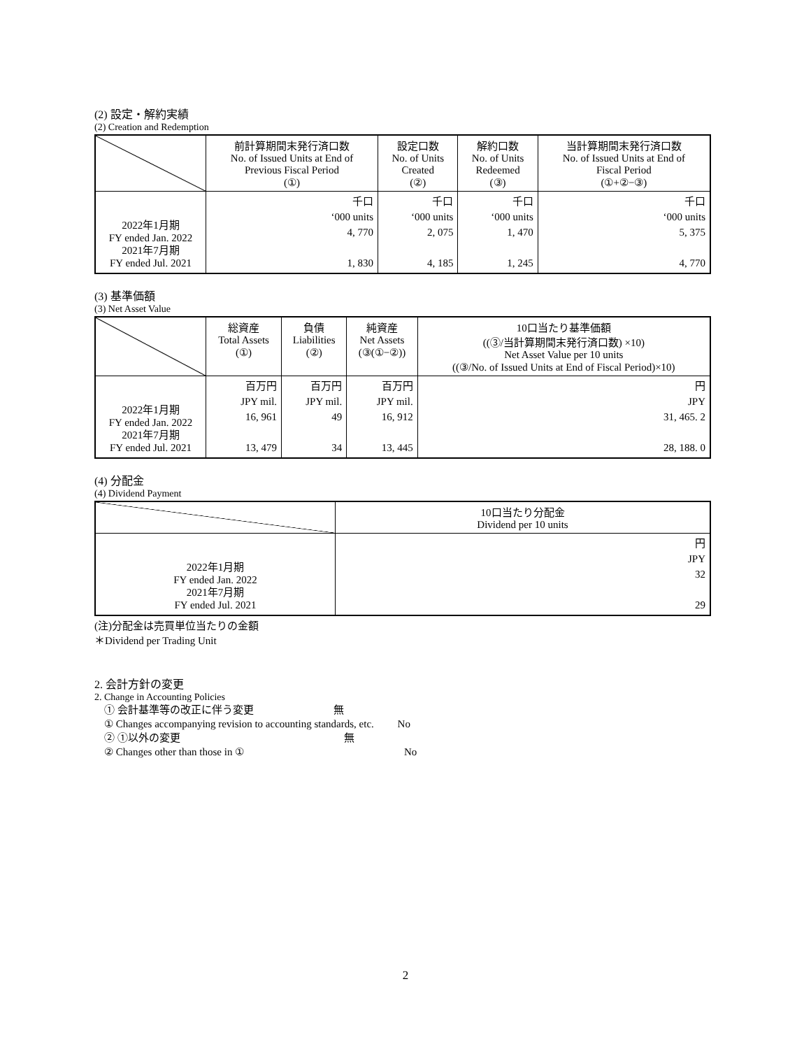(2) 設定・解約実績
(2) Creation and Redemption
| | 前計算期間末発行済口数 No. of Issued Units at End of Previous Fiscal Period (①) | 設定口数 No. of Units Created (②) | 解約口数 No. of Units Redeemed (③) | 当計算期間末発行済口数 No. of Issued Units at End of Fiscal Period (①+②−③) |
| --- | --- | --- | --- | --- |
| 2022年1月期 FY ended Jan. 2022 2021年7月期 FY ended Jul. 2021 | 千口 ‘000 units 4, 770 1, 830 | 千口 ‘000 units 2, 075 4, 185 | 千口 ‘000 units 1, 470 1, 245 | 千口 ‘000 units 5, 375 4, 770 |
(3) 基準価額
(3) Net Asset Value
| | 総資産 Total Assets (①) | 負債 Liabilities (②) | 純資産 Net Assets (③(①−②)) | 10口当たり基準価額 ((③/当計算期間末発行済口数) ×10) Net Asset Value per 10 units ((③/No. of Issued Units at End of Fiscal Period)×10) |
| --- | --- | --- | --- | --- |
| 2022年1月期 FY ended Jan. 2022 2021年7月期 FY ended Jul. 2021 | 百万円 JPY mil. 16, 961 13, 479 | 百万円 JPY mil. 49 34 | 百万円 JPY mil. 16, 912 13, 445 | 円 JPY 31, 465. 2 28, 188. 0 |
(4) 分配金
(4) Dividend Payment
| | 10口当たり分配金 Dividend per 10 units |
| --- | --- |
| 2022年1月期 FY ended Jan. 2022 2021年7月期 FY ended Jul. 2021 | 円 JPY 32 29 |
(注)分配金は売買単位当たりの金額
＊Dividend per Trading Unit
2. 会計方針の変更
2. Change in Accounting Policies
① 会計基準等の改正に伴う変更 無
① Changes accompanying revision to accounting standards, etc. No
② ①以外の変更 無
② Changes other than those in ① No
2